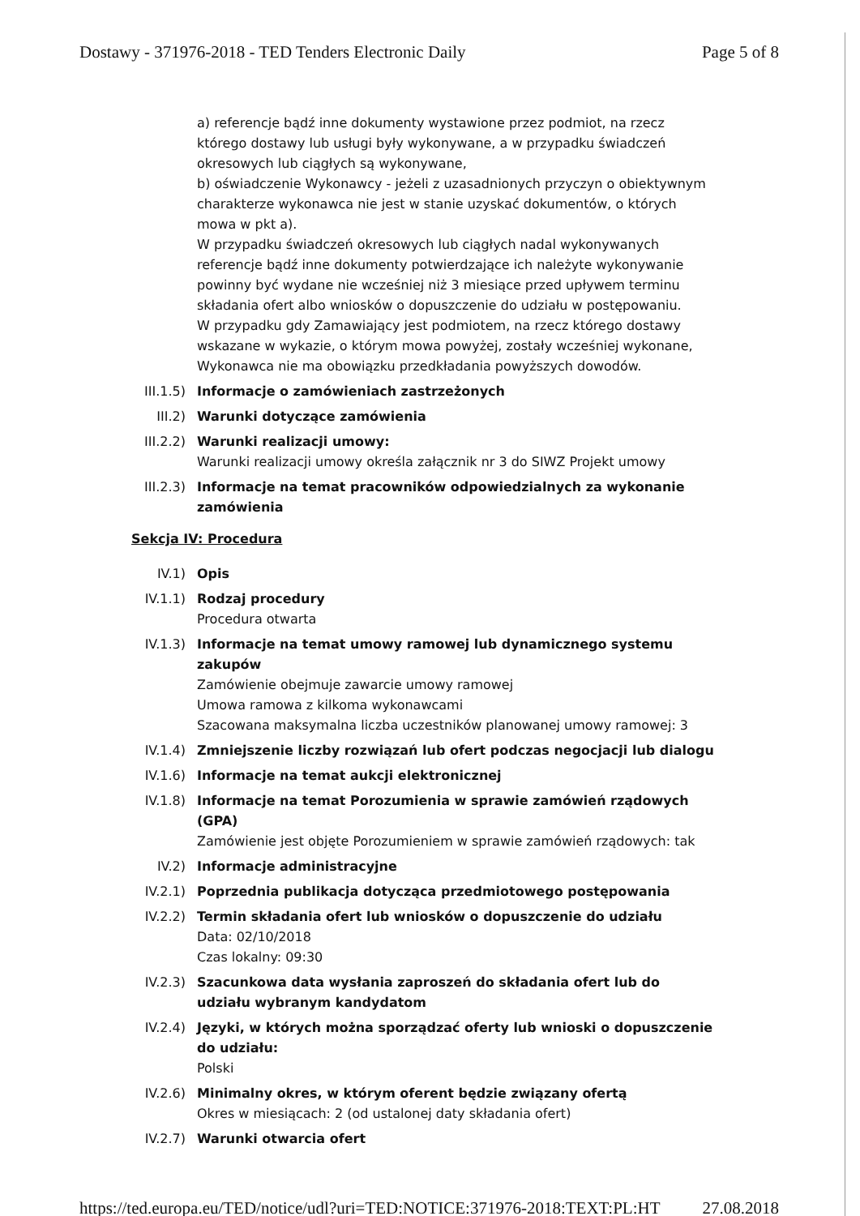Dostawy - 371976-2018 - TED Tenders Electronic Daily Page 5 of 8
a) referencje bądź inne dokumenty wystawione przez podmiot, na rzecz którego dostawy lub usługi były wykonywane, a w przypadku świadczeń okresowych lub ciągłych są wykonywane,
b) oświadczenie Wykonawcy - jeżeli z uzasadnionych przyczyn o obiektywnym charakterze wykonawca nie jest w stanie uzyskać dokumentów, o których mowa w pkt a).
W przypadku świadczeń okresowych lub ciągłych nadal wykonywanych referencje bądź inne dokumenty potwierdzające ich należyte wykonywanie powinny być wydane nie wcześniej niż 3 miesiące przed upływem terminu składania ofert albo wniosków o dopuszczenie do udziału w postępowaniu.
W przypadku gdy Zamawiający jest podmiotem, na rzecz którego dostawy wskazane w wykazie, o którym mowa powyżej, zostały wcześniej wykonane, Wykonawca nie ma obowiązku przedkładania powyższych dowodów.
III.1.5) Informacje o zamówieniach zastrzeżonych
III.2) Warunki dotyczące zamówienia
III.2.2) Warunki realizacji umowy:
Warunki realizacji umowy określa załącznik nr 3 do SIWZ Projekt umowy
III.2.3) Informacje na temat pracowników odpowiedzialnych za wykonanie zamówienia
Sekcja IV: Procedura
IV.1) Opis
IV.1.1) Rodzaj procedury
Procedura otwarta
IV.1.3) Informacje na temat umowy ramowej lub dynamicznego systemu zakupów
Zamówienie obejmuje zawarcie umowy ramowej
Umowa ramowa z kilkoma wykonawcami
Szacowana maksymalna liczba uczestników planowanej umowy ramowej: 3
IV.1.4) Zmniejszenie liczby rozwiązań lub ofert podczas negocjacji lub dialogu
IV.1.6) Informacje na temat aukcji elektronicznej
IV.1.8) Informacje na temat Porozumienia w sprawie zamówień rządowych (GPA)
Zamówienie jest objęte Porozumieniem w sprawie zamówień rządowych: tak
IV.2) Informacje administracyjne
IV.2.1) Poprzednia publikacja dotycząca przedmiotowego postępowania
IV.2.2) Termin składania ofert lub wniosków o dopuszczenie do udziału
Data: 02/10/2018
Czas lokalny: 09:30
IV.2.3) Szacunkowa data wysłania zaproszeń do składania ofert lub do udziału wybranym kandydatom
IV.2.4) Języki, w których można sporządzać oferty lub wnioski o dopuszczenie do udziału:
Polski
IV.2.6) Minimalny okres, w którym oferent będzie związany ofertą
Okres w miesiącach: 2 (od ustalonej daty składania ofert)
IV.2.7) Warunki otwarcia ofert
https://ted.europa.eu/TED/notice/udl?uri=TED:NOTICE:371976-2018:TEXT:PL:HT 27.08.2018